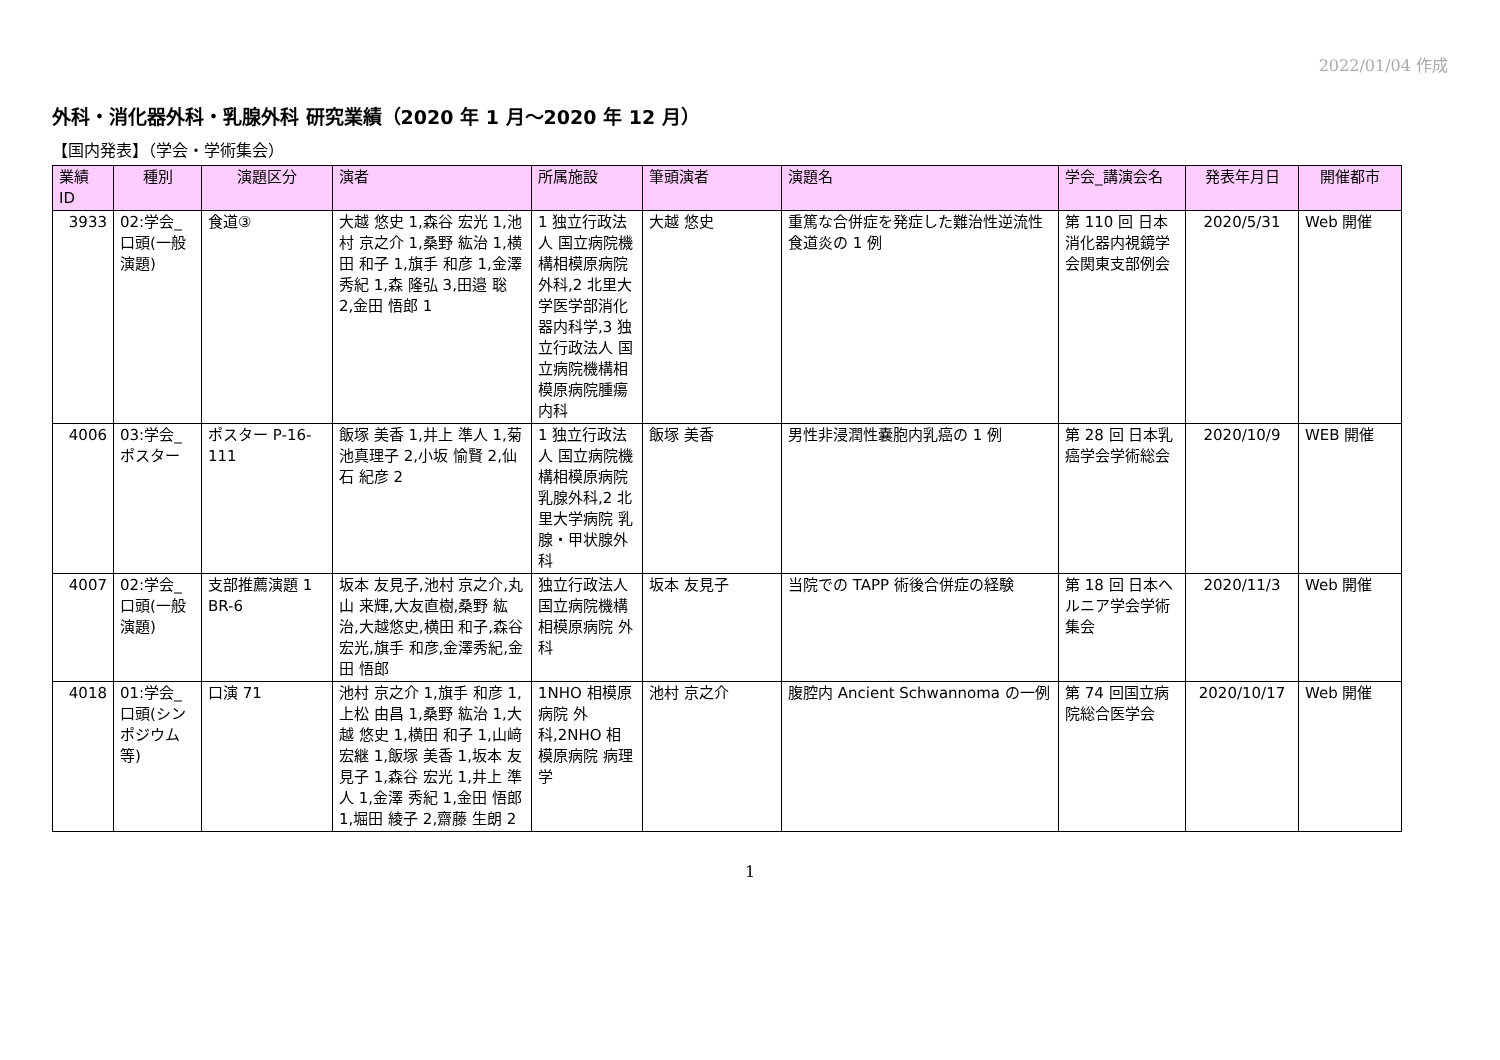2022/01/04 作成
外科・消化器外科・乳腺外科 研究業績（2020 年 1 月～2020 年 12 月）
【国内発表】（学会・学術集会）
| 業績 ID | 種別 | 演題区分 | 演者 | 所属施設 | 筆頭演者 | 演題名 | 学会_講演会名 | 発表年月日 | 開催都市 |
| --- | --- | --- | --- | --- | --- | --- | --- | --- | --- |
| 3933 | 02:学会_口頭(一般演題) | 食道③ | 大越 悠史 1,森谷 宏光 1,池村 京之介 1,桑野 紘治 1,横田 和子 1,旗手 和彦 1,金澤 秀紀 1,森 隆弘 3,田邉 聡 2,金田 悟郎 1 | 1 独立行政法人 国立病院機構相模原病院外科,2 北里大学医学部消化器内科学,3 独立行政法人 国立病院機構相模原病院腫瘍内科 | 大越 悠史 | 重篤な合併症を発症した難治性逆流性食道炎の 1 例 | 第 110 回 日本消化器内視鏡学会関東支部例会 | 2020/5/31 | Web 開催 |
| 4006 | 03:学会_ポスター | ポスター P-16-111 | 飯塚 美香 1,井上 準人 1,菊池真理子 2,小坂 愉賢 2,仙石 紀彦 2 | 1 独立行政法人 国立病院機構相模原病院乳腺外科,2 北里大学病院 乳腺・甲状腺外科 | 飯塚 美香 | 男性非浸潤性嚢胞内乳癌の 1 例 | 第 28 回 日本乳癌学会学術総会 | 2020/10/9 | WEB 開催 |
| 4007 | 02:学会_口頭(一般演題) | 支部推薦演題 1 BR-6 | 坂本 友見子,池村 京之介,丸山 来輝,大友直樹,桑野 紘治,大越悠史,横田 和子,森谷宏光,旗手 和彦,金澤秀紀,金田 悟郎 | 独立行政法人 国立病院機構 相模原病院 外科 | 坂本 友見子 | 当院での TAPP 術後合併症の経験 | 第 18 回 日本ヘルニア学会学術集会 | 2020/11/3 | Web 開催 |
| 4018 | 01:学会_口頭(シンポジウム等) | 口演 71 | 池村 京之介 1,旗手 和彦 1,上松 由昌 1,桑野 紘治 1,大越 悠史 1,横田 和子 1,山﨑 宏継 1,飯塚 美香 1,坂本 友見子 1,森谷 宏光 1,井上 準人 1,金澤 秀紀 1,金田 悟郎 1,堀田 綾子 2,齋藤 生朗 2 | 1NHO 相模原病院 外科,2NHO 相模原病院 病理学 | 池村 京之介 | 腹腔内 Ancient Schwannoma の一例 | 第 74 回国立病院総合医学会 | 2020/10/17 | Web 開催 |
1